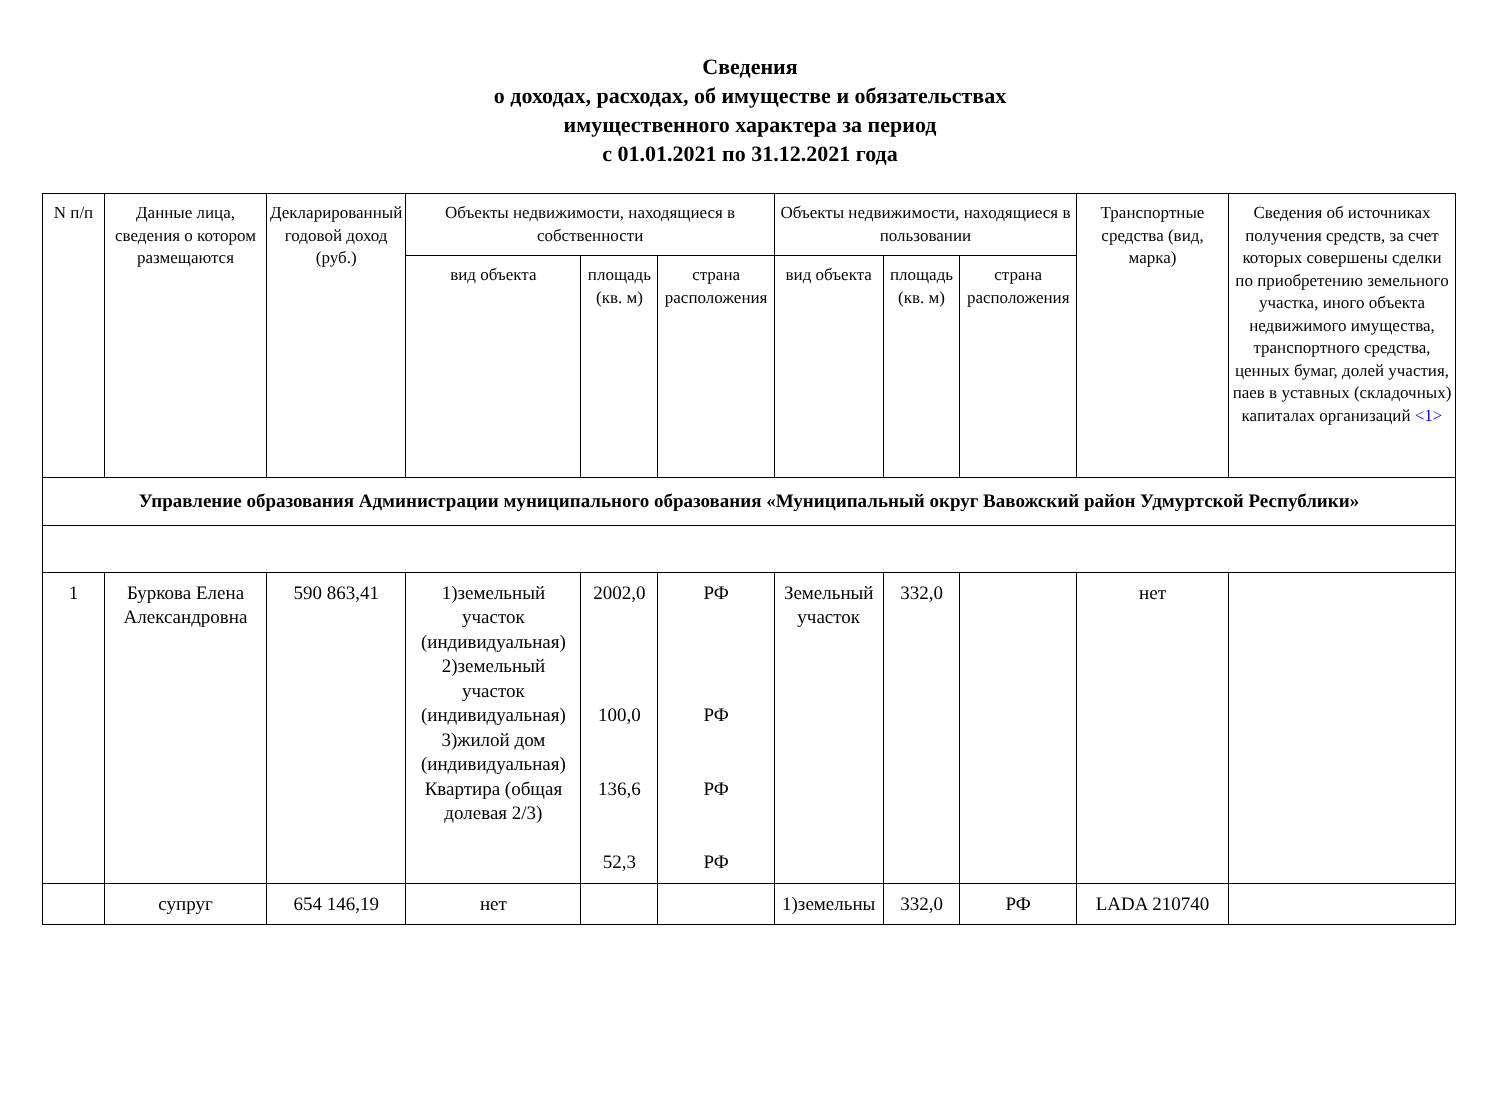Сведения
о доходах, расходах, об имуществе и обязательствах
имущественного характера за период
с 01.01.2021 по 31.12.2021 года
| N п/п | Данные лица, сведения о котором размещаются | Декларированный годовой доход (руб.) | Объекты недвижимости, находящиеся в собственности | | | Объекты недвижимости, находящиеся в пользовании | | | Транспортные средства (вид, марка) | Сведения об источниках получения средств, за счет которых совершены сделки по приобретению земельного участка, иного объекта недвижимого имущества, транспортного средства, ценных бумаг, долей участия, паев в уставных (складочных) капиталах организаций <1> |
| --- | --- | --- | --- | --- | --- | --- | --- | --- | --- | --- |
| | | | вид объекта | площадь (кв. м) | страна расположения | вид объекта | площадь (кв. м) | страна расположения | | |
| Управление образования Администрации муниципального образования «Муниципальный округ Вавожский район Удмуртской Республики» | | | | | | | | | | |
| 1 | Буркова Елена Александровна | 590 863,41 | 1)земельный участок (индивидуальная) 2)земельный участок (индивидуальная) 3)жилой дом (индивидуальная) Квартира (общая долевая 2/3) | 2002,0 100,0 136,6 52,3 | РФ РФ РФ РФ | Земельный участок | 332,0 | | нет | |
| | супруг | 654 146,19 | нет | | | 1)земельны | 332,0 | РФ | LADA 210740 | |